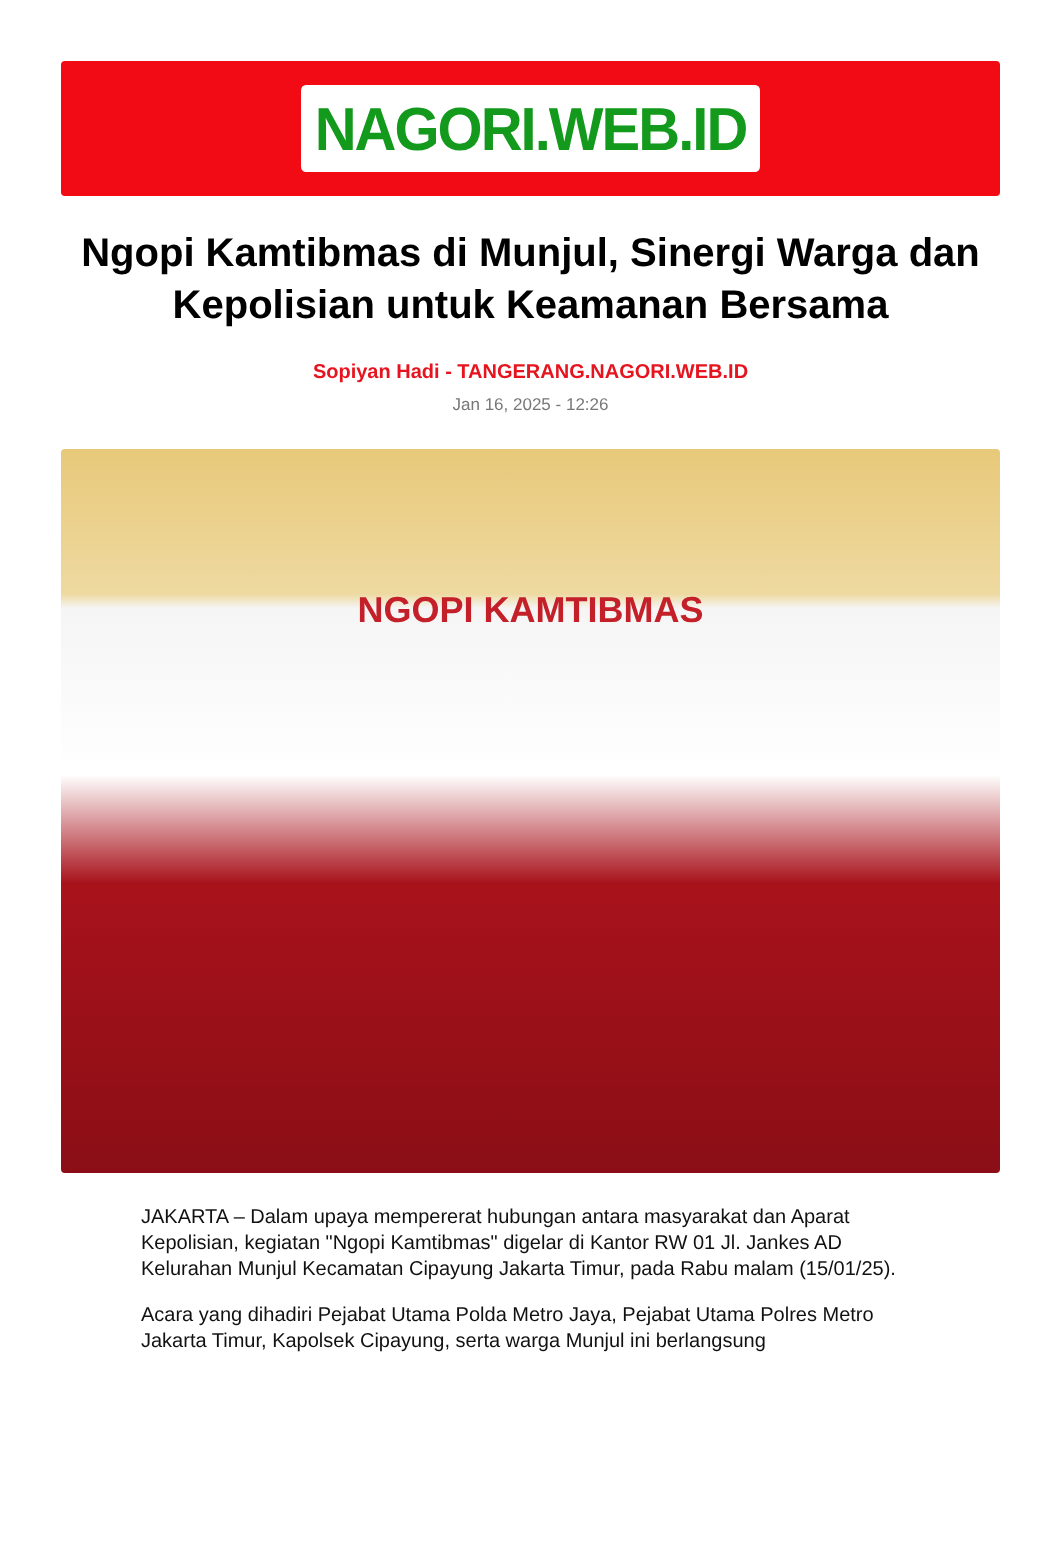NAGORI.WEB.ID
Ngopi Kamtibmas di Munjul, Sinergi Warga dan Kepolisian untuk Keamanan Bersama
Sopiyan Hadi - TANGERANG.NAGORI.WEB.ID
Jan 16, 2025 - 12:26
NGOPI KAMTIBMAS
JAKARTA – Dalam upaya mempererat hubungan antara masyarakat dan Aparat Kepolisian, kegiatan "Ngopi Kamtibmas" digelar di Kantor RW 01 Jl. Jankes AD Kelurahan Munjul Kecamatan Cipayung Jakarta Timur, pada Rabu malam (15/01/25).
Acara yang dihadiri Pejabat Utama Polda Metro Jaya, Pejabat Utama Polres Metro Jakarta Timur, Kapolsek Cipayung, serta warga Munjul ini berlangsung